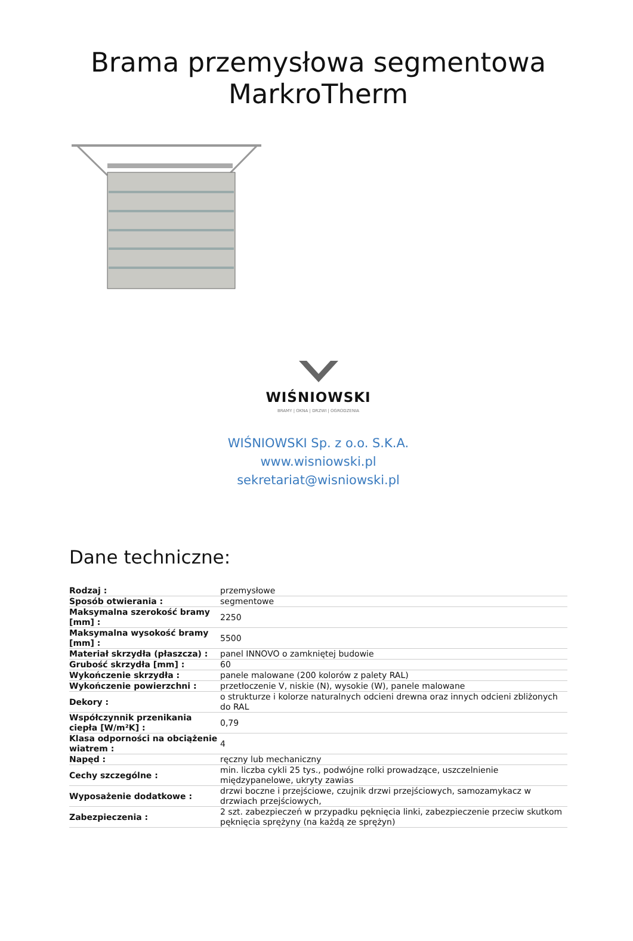Brama przemysłowa segmentowa MarkroTherm
WIŚNIOWSKI
BRAMY | OKNA | DRZWI | OGRODZENIA
WIŚNIOWSKI Sp. z o.o. S.K.A.
www.wisniowski.pl
sekretariat@wisniowski.pl
Dane techniczne:
| Rodzaj : | przemysłowe |
| Sposób otwierania : | segmentowe |
| Maksymalna szerokość bramy [mm] : | 2250 |
| Maksymalna wysokość bramy [mm] : | 5500 |
| Materiał skrzydła (płaszcza) : | panel INNOVO o zamkniętej budowie |
| Grubość skrzydła [mm] : | 60 |
| Wykończenie skrzydła : | panele malowane (200 kolorów z palety RAL) |
| Wykończenie powierzchni : | przetłoczenie V, niskie (N), wysokie (W), panele malowane |
| Dekory : | o strukturze i kolorze naturalnych odcieni drewna oraz innych odcieni zbliżonych do RAL |
| Współczynnik przenikania ciepła [W/m²K] : | 0,79 |
| Klasa odporności na obciążenie wiatrem : | 4 |
| Napęd : | ręczny lub mechaniczny |
| Cechy szczególne : | min. liczba cykli 25 tys., podwójne rolki prowadzące, uszczelnienie międzypanelowe, ukryty zawias |
| Wyposażenie dodatkowe : | drzwi boczne i przejściowe, czujnik drzwi przejściowych, samozamykacz w drzwiach przejściowych, |
| Zabezpieczenia : | 2 szt. zabezpieczeń w przypadku pęknięcia linki, zabezpieczenie przeciw skutkom pęknięcia sprężyny (na każdą ze sprężyn) |